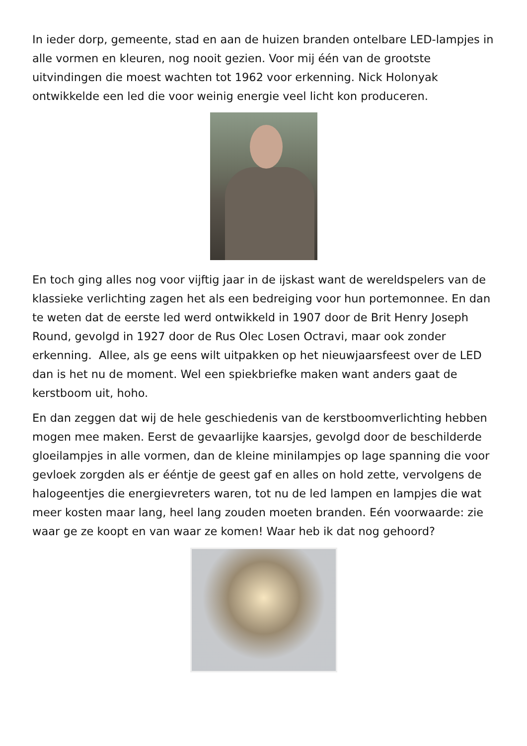In ieder dorp, gemeente, stad en aan de huizen branden ontelbare LED-lampjes in alle vormen en kleuren, nog nooit gezien. Voor mij één van de grootste uitvindingen die moest wachten tot 1962 voor erkenning. Nick Holonyak ontwikkelde een led die voor weinig energie veel licht kon produceren.
En toch ging alles nog voor vijftig jaar in de ijskast want de wereldspelers van de klassieke verlichting zagen het als een bedreiging voor hun portemonnee. En dan te weten dat de eerste led werd ontwikkeld in 1907 door de Brit Henry Joseph Round, gevolgd in 1927 door de Rus Olec Losen Octravi, maar ook zonder erkenning. Allee, als ge eens wilt uitpakken op het nieuwjaarsfeest over de LED dan is het nu de moment. Wel een spiekbriefke maken want anders gaat de kerstboom uit, hoho.
En dan zeggen dat wij de hele geschiedenis van de kerstboomverlichting hebben mogen mee maken. Eerst de gevaarlijke kaarsjes, gevolgd door de beschilderde gloeilampjes in alle vormen, dan de kleine minilampjes op lage spanning die voor gevloek zorgden als er ééntje de geest gaf en alles on hold zette, vervolgens de halogeentjes die energievreters waren, tot nu de led lampen en lampjes die wat meer kosten maar lang, heel lang zouden moeten branden. Eén voorwaarde: zie waar ge ze koopt en van waar ze komen! Waar heb ik dat nog gehoord?